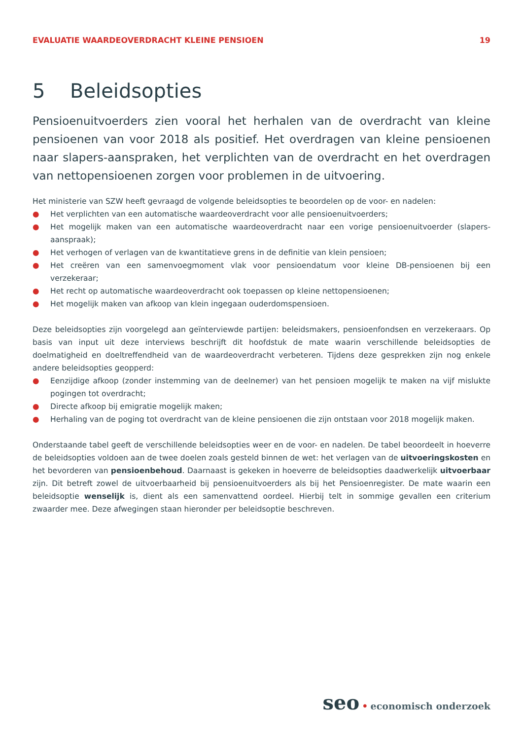EVALUATIE WAARDEOVERDRACHT KLEINE PENSIOEN
19
5 Beleidsopties
Pensioenuitvoerders zien vooral het herhalen van de overdracht van kleine pensioenen van voor 2018 als positief. Het overdragen van kleine pensioenen naar slapers-aanspraken, het verplichten van de overdracht en het overdragen van nettopensioenen zorgen voor problemen in de uitvoering.
Het ministerie van SZW heeft gevraagd de volgende beleidsopties te beoordelen op de voor- en nadelen:
● Het verplichten van een automatische waardeoverdracht voor alle pensioenuitvoerders;
● Het mogelijk maken van een automatische waardeoverdracht naar een vorige pensioenuitvoerder (slapers-aanspraak);
● Het verhogen of verlagen van de kwantitatieve grens in de definitie van klein pensioen;
● Het creëren van een samenvoegmoment vlak voor pensioendatum voor kleine DB-pensioenen bij een verzekeraar;
● Het recht op automatische waardeoverdracht ook toepassen op kleine nettopensioenen;
● Het mogelijk maken van afkoop van klein ingegaan ouderdomspensioen.
Deze beleidsopties zijn voorgelegd aan geïnterviewde partijen: beleidsmakers, pensioenfondsen en verzekeraars. Op basis van input uit deze interviews beschrijft dit hoofdstuk de mate waarin verschillende beleidsopties de doelmatigheid en doeltreffendheid van de waardeoverdracht verbeteren. Tijdens deze gesprekken zijn nog enkele andere beleidsopties geopperd:
● Eenzijdige afkoop (zonder instemming van de deelnemer) van het pensioen mogelijk te maken na vijf mislukte pogingen tot overdracht;
● Directe afkoop bij emigratie mogelijk maken;
● Herhaling van de poging tot overdracht van de kleine pensioenen die zijn ontstaan voor 2018 mogelijk maken.
Onderstaande tabel geeft de verschillende beleidsopties weer en de voor- en nadelen. De tabel beoordeelt in hoeverre de beleidsopties voldoen aan de twee doelen zoals gesteld binnen de wet: het verlagen van de uitvoeringskosten en het bevorderen van pensioenbehoud. Daarnaast is gekeken in hoeverre de beleidsopties daadwerkelijk uitvoerbaar zijn. Dit betreft zowel de uitvoerbaarheid bij pensioenuitvoerders als bij het Pensioenregister. De mate waarin een beleidsoptie wenselijk is, dient als een samenvattend oordeel. Hierbij telt in sommige gevallen een criterium zwaarder mee. Deze afwegingen staan hieronder per beleidsoptie beschreven.
seo • economisch onderzoek